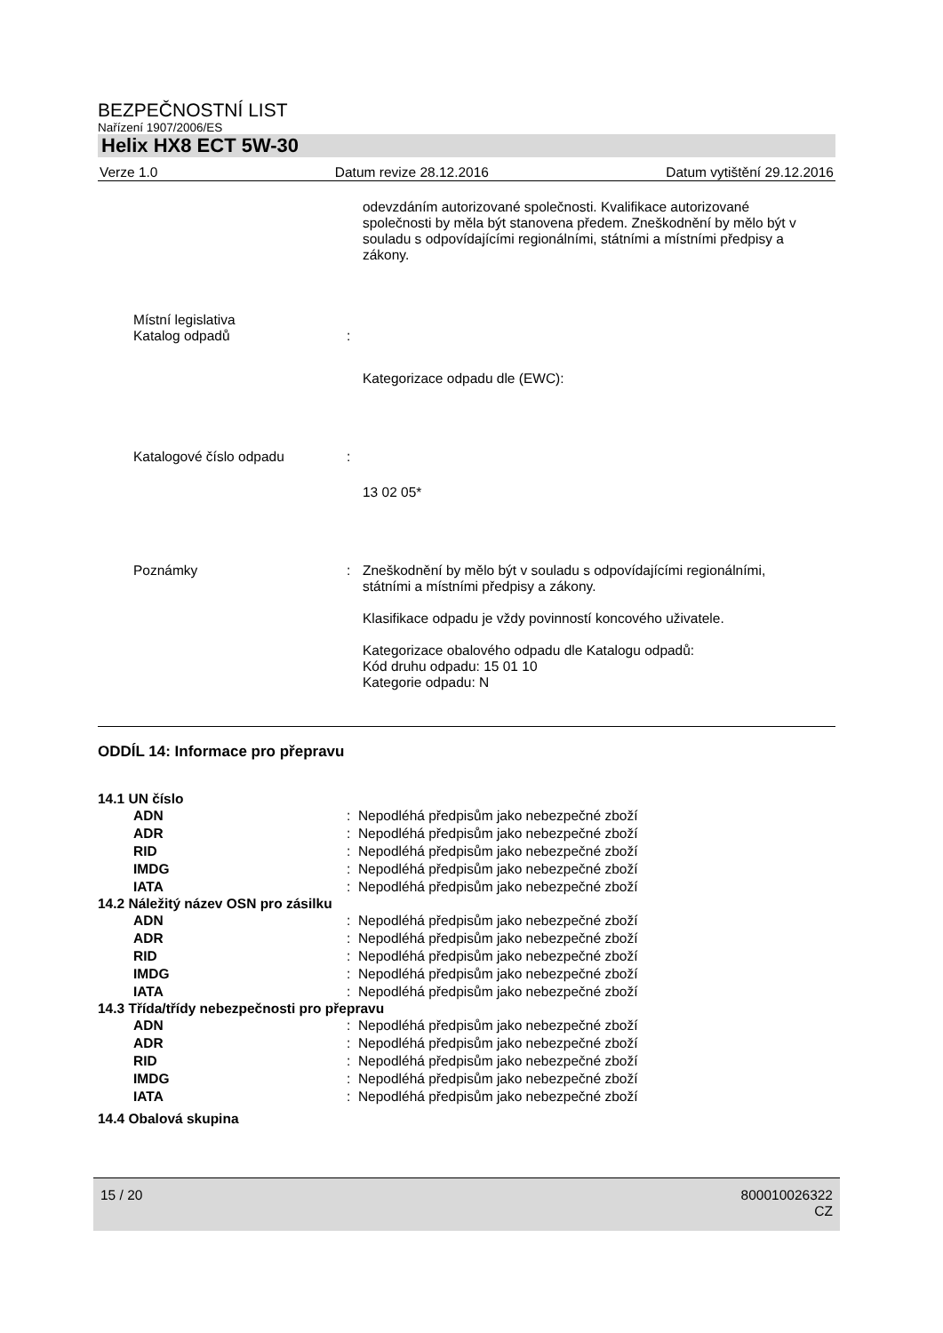BEZPEČNOSTNÍ LIST
Nařízení 1907/2006/ES
Helix HX8 ECT 5W-30
Verze 1.0 Datum revize 28.12.2016 Datum vytištění 29.12.2016
odevzdáním autorizované společnosti. Kvalifikace autorizované společnosti by měla být stanovena předem. Zneškodnění by mělo být v souladu s odpovídajícími regionálními, státními a místními předpisy a zákony.
Místní legislativa
Katalog odpadů
:
Kategorizace odpadu dle (EWC):
Katalogové číslo odpadu :
13 02 05*
Poznámky : Zneškodnění by mělo být v souladu s odpovídajícími regionálními, státními a místními předpisy a zákony.
Klasifikace odpadu je vždy povinností koncového uživatele.
Kategorizace obalového odpadu dle Katalogu odpadů:
Kód druhu odpadu: 15 01 10
Kategorie odpadu: N
ODDÍL 14: Informace pro přepravu
14.1 UN číslo
ADN: Nepodléhá předpisům jako nebezpečné zboží
ADR: Nepodléhá předpisům jako nebezpečné zboží
RID: Nepodléhá předpisům jako nebezpečné zboží
IMDG: Nepodléhá předpisům jako nebezpečné zboží
IATA: Nepodléhá předpisům jako nebezpečné zboží
14.2 Náležitý název OSN pro zásilku
ADN: Nepodléhá předpisům jako nebezpečné zboží
ADR: Nepodléhá předpisům jako nebezpečné zboží
RID: Nepodléhá předpisům jako nebezpečné zboží
IMDG: Nepodléhá předpisům jako nebezpečné zboží
IATA: Nepodléhá předpisům jako nebezpečné zboží
14.3 Třída/třídy nebezpečnosti pro přepravu
ADN: Nepodléhá předpisům jako nebezpečné zboží
ADR: Nepodléhá předpisům jako nebezpečné zboží
RID: Nepodléhá předpisům jako nebezpečné zboží
IMDG: Nepodléhá předpisům jako nebezpečné zboží
IATA: Nepodléhá předpisům jako nebezpečné zboží
14.4 Obalová skupina
15 / 20 800010026322
CZ